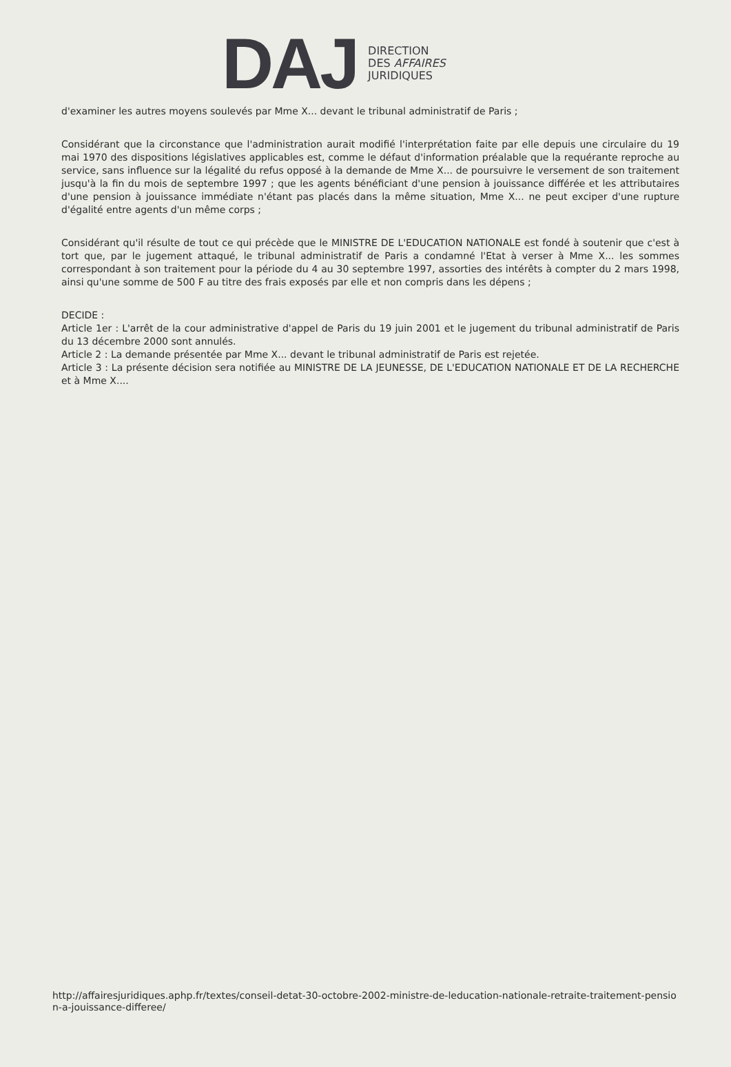DAJ
DIRECTION
DES AFFAIRES
JURIDIQUES
d'examiner les autres moyens soulevés par Mme X... devant le tribunal administratif de Paris ;
Considérant que la circonstance que l'administration aurait modifié l'interprétation faite par elle depuis une circulaire du 19 mai 1970 des dispositions législatives applicables est, comme le défaut d'information préalable que la requérante reproche au service, sans influence sur la légalité du refus opposé à la demande de Mme X... de poursuivre le versement de son traitement jusqu'à la fin du mois de septembre 1997 ; que les agents bénéficiant d'une pension à jouissance différée et les attributaires d'une pension à jouissance immédiate n'étant pas placés dans la même situation, Mme X... ne peut exciper d'une rupture d'égalité entre agents d'un même corps ;
Considérant qu'il résulte de tout ce qui précède que le MINISTRE DE L'EDUCATION NATIONALE est fondé à soutenir que c'est à tort que, par le jugement attaqué, le tribunal administratif de Paris a condamné l'Etat à verser à Mme X... les sommes correspondant à son traitement pour la période du 4 au 30 septembre 1997, assorties des intérêts à compter du 2 mars 1998, ainsi qu'une somme de 500 F au titre des frais exposés par elle et non compris dans les dépens ;
DECIDE :
Article 1er : L'arrêt de la cour administrative d'appel de Paris du 19 juin 2001 et le jugement du tribunal administratif de Paris du 13 décembre 2000 sont annulés.
Article 2 : La demande présentée par Mme X... devant le tribunal administratif de Paris est rejetée.
Article 3 : La présente décision sera notifiée au MINISTRE DE LA JEUNESSE, DE L'EDUCATION NATIONALE ET DE LA RECHERCHE et à Mme X....
http://affairesjuridiques.aphp.fr/textes/conseil-detat-30-octobre-2002-ministre-de-leducation-nationale-retraite-traitement-pension-a-jouissance-differee/